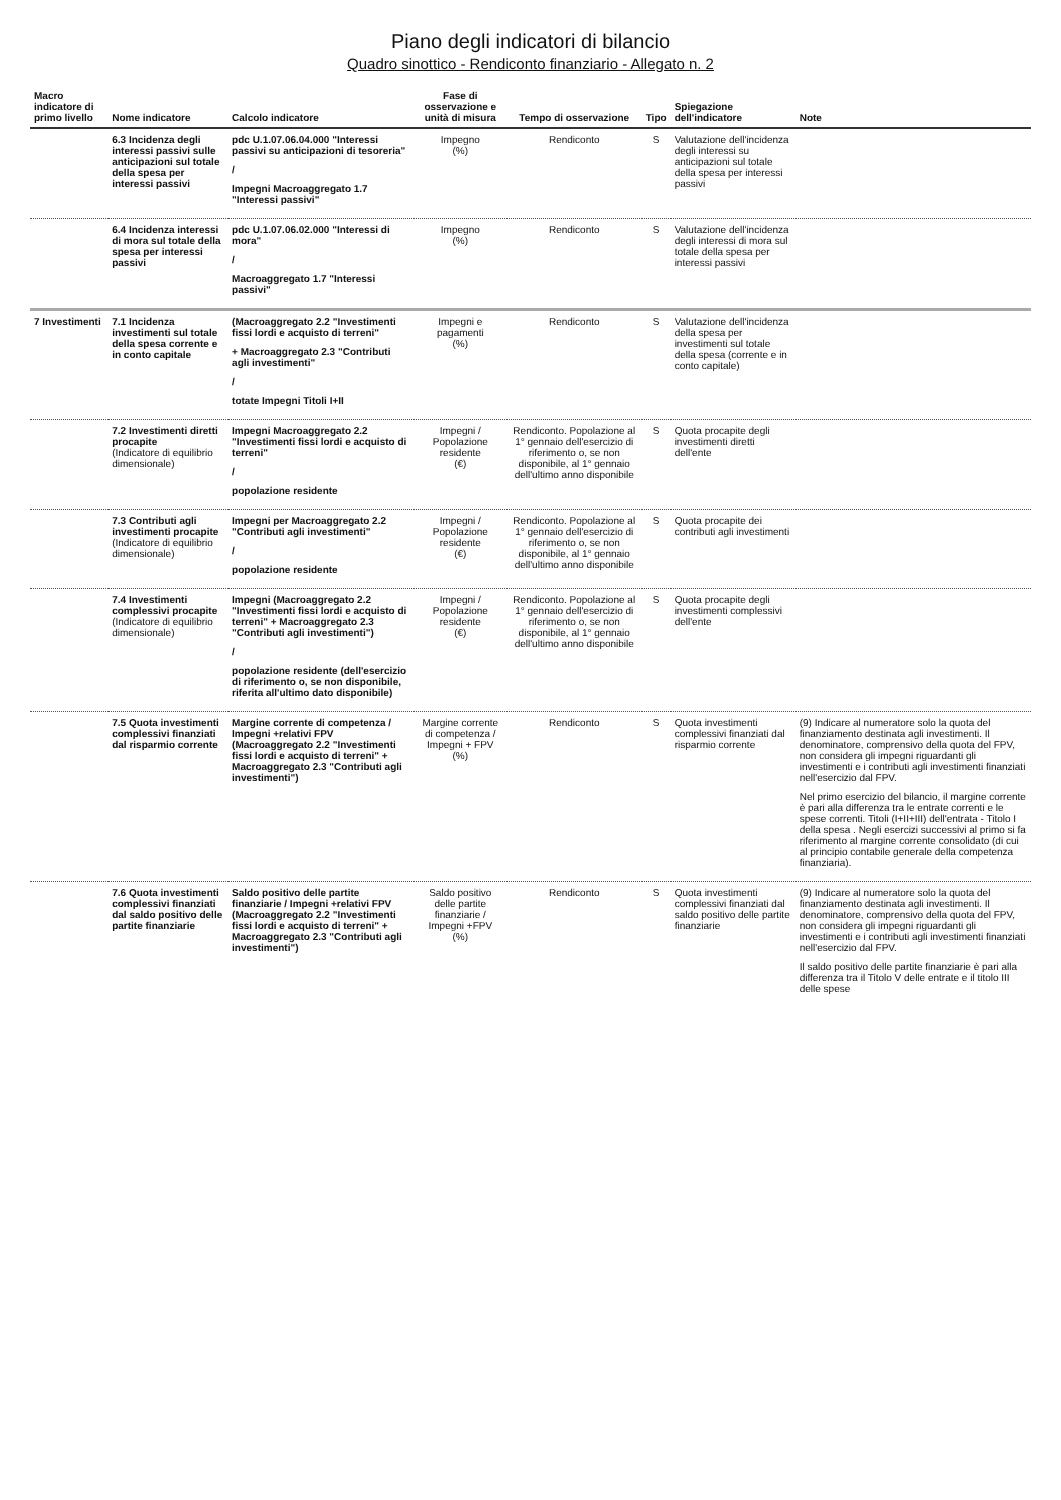Piano degli indicatori di bilancio
Quadro sinottico - Rendiconto finanziario - Allegato n. 2
| Macro indicatore di primo livello | Nome indicatore | Calcolo indicatore | Fase di osservazione e unità di misura | Tempo di osservazione | Tipo | Spiegazione dell'indicatore | Note |
| --- | --- | --- | --- | --- | --- | --- | --- |
| | 6.3 Incidenza degli interessi passivi sulle anticipazioni sul totale della spesa per interessi passivi | pdc U.1.07.06.04.000 "Interessi passivi su anticipazioni di tesoreria" / Impegni Macroaggregato 1.7 "Interessi passivi" | Impegno (%) | Rendiconto | S | Valutazione dell'incidenza degli interessi su anticipazioni sul totale della spesa per interessi passivi | |
| | 6.4 Incidenza interessi di mora sul totale della spesa per interessi passivi | pdc U.1.07.06.02.000 "Interessi di mora" / Macroaggregato 1.7 "Interessi passivi" | Impegno (%) | Rendiconto | S | Valutazione dell'incidenza degli interessi di mora sul totale della spesa per interessi passivi | |
| 7 Investimenti | 7.1 Incidenza investimenti sul totale della spesa corrente e in conto capitale | (Macroaggregato 2.2 "Investimenti fissi lordi e acquisto di terreni" + Macroaggregato 2.3 "Contributi agli investimenti" / totate Impegni Titoli I+II | Impegni e pagamenti (%) | Rendiconto | S | Valutazione dell'incidenza della spesa per investimenti sul totale della spesa (corrente e in conto capitale) | |
| | 7.2 Investimenti diretti procapite (Indicatore di equilibrio dimensionale) | Impegni Macroaggregato 2.2 "Investimenti fissi lordi e acquisto di terreni" / popolazione residente | Impegni / Popolazione residente (€) | Rendiconto. Popolazione al 1° gennaio dell'esercizio di riferimento o, se non disponibile, al 1° gennaio dell'ultimo anno disponibile | S | Quota procapite degli investimenti diretti dell'ente | |
| | 7.3 Contributi agli investimenti procapite (Indicatore di equilibrio dimensionale) | Impegni per Macroaggregato 2.2 "Contributi agli investimenti" / popolazione residente | Impegni / Popolazione residente (€) | Rendiconto. Popolazione al 1° gennaio dell'esercizio di riferimento o, se non disponibile, al 1° gennaio dell'ultimo anno disponibile | S | Quota procapite dei contributi agli investimenti | |
| | 7.4 Investimenti complessivi procapite (Indicatore di equilibrio dimensionale) | Impegni (Macroaggregato 2.2 "Investimenti fissi lordi e acquisto di terreni" + Macroaggregato 2.3 "Contributi agli investimenti") / popolazione residente (dell'esercizio di riferimento o, se non disponibile, riferita all'ultimo dato disponibile) | Impegni / Popolazione residente (€) | Rendiconto. Popolazione al 1° gennaio dell'esercizio di riferimento o, se non disponibile, al 1° gennaio dell'ultimo anno disponibile | S | Quota procapite degli investimenti complessivi dell'ente | |
| | 7.5 Quota investimenti complessivi finanziati dal risparmio corrente | Margine corrente di competenza / Impegni +relativi FPV (Macroaggregato 2.2 "Investimenti fissi lordi e acquisto di terreni" + Macroaggregato 2.3 "Contributi agli investimenti") | Margine corrente di competenza / Impegni + FPV (%) | Rendiconto | S | Quota investimenti complessivi finanziati dal risparmio corrente | (9) Indicare al numeratore solo la quota del finanziamento destinata agli investimenti. Il denominatore, comprensivo della quota del FPV, non considera gli impegni riguardanti gli investimenti e i contributi agli investimenti finanziati nell'esercizio dal FPV. Nel primo esercizio del bilancio, il margine corrente è pari alla differenza tra le entrate correnti e le spese correnti. Titoli (I+II+III) dell'entrata - Titolo I della spesa . Negli esercizi successivi al primo si fa riferimento al margine corrente consolidato (di cui al principio contabile generale della competenza finanziaria). |
| | 7.6 Quota investimenti complessivi finanziati dal saldo positivo delle partite finanziarie | Saldo positivo delle partite finanziarie / Impegni +relativi FPV (Macroaggregato 2.2 "Investimenti fissi lordi e acquisto di terreni" + Macroaggregato 2.3 "Contributi agli investimenti") | Saldo positivo delle partite finanziarie / Impegni +FPV (%) | Rendiconto | S | Quota investimenti complessivi finanziati dal saldo positivo delle partite finanziarie | (9) Indicare al numeratore solo la quota del finanziamento destinata agli investimenti. Il denominatore, comprensivo della quota del FPV, non considera gli impegni riguardanti gli investimenti e i contributi agli investimenti finanziati nell'esercizio dal FPV. Il saldo positivo delle partite finanziarie è pari alla differenza tra il Titolo V delle entrate e il titolo III delle spese |